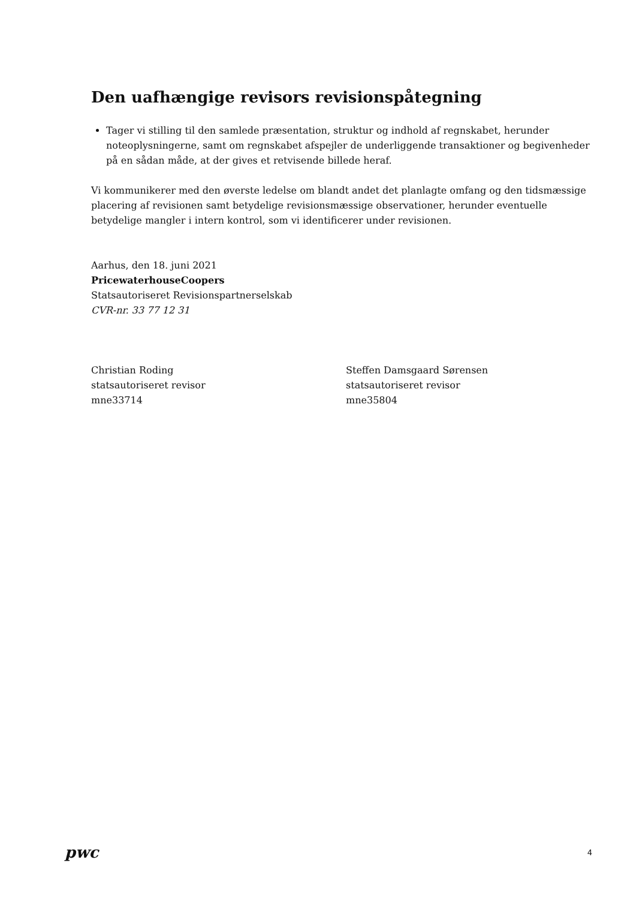Den uafhængige revisors revisionspåtegning
Tager vi stilling til den samlede præsentation, struktur og indhold af regnskabet, herunder noteoplysnin­gerne, samt om regnskabet afspejler de underliggende transaktioner og begivenheder på en sådan måde, at der gives et retvisende billede heraf.
Vi kommunikerer med den øverste ledelse om blandt andet det planlagte omfang og den tidsmæssige place­ring af revisionen samt betydelige revisionsmæssige observationer, herunder eventuelle betydelige mangler i intern kontrol, som vi identificerer under revisionen.
Aarhus, den 18. juni 2021
PricewaterhouseCoopers
Statsautoriseret Revisionspartnerselskab
CVR-nr. 33 77 12 31
Christian Roding
statsautoriseret revisor
mne33714
Steffen Damsgaard Sørensen
statsautoriseret revisor
mne35804
pwc 4